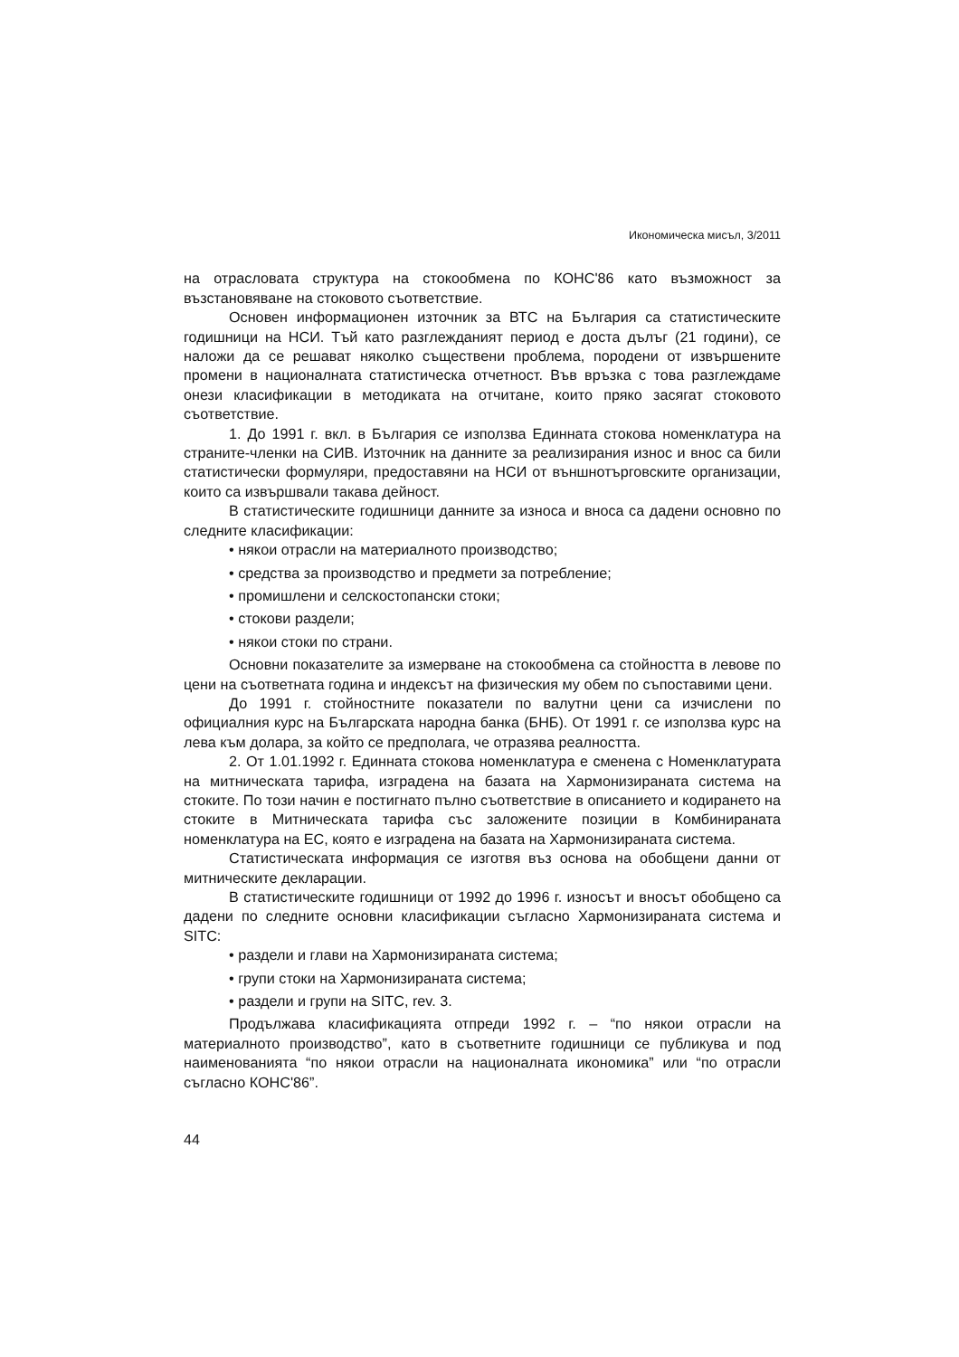Икономическа мисъл, 3/2011
на отрасловата структура на стокообмена по КОНС'86 като възможност за възстановяване на стоковото съответствие.
Основен информационен източник за ВТС на България са статистическите годишници на НСИ. Тъй като разглежданият период е доста дълъг (21 години), се наложи да се решават няколко съществени проблема, породени от извършените промени в националната статистическа отчетност. Във връзка с това разглеждаме онези класификации в методиката на отчитане, които пряко засягат стоковото съответствие.
1. До 1991 г. вкл. в България се използва Единната стокова номенклатура на страните-членки на СИВ. Източник на данните за реализирания износ и внос са били статистически формуляри, предоставяни на НСИ от външнотърговските организации, които са извършвали такава дейност.
В статистическите годишници данните за износа и вноса са дадени основно по следните класификации:
• някои отрасли на материалното производство;
• средства за производство и предмети за потребление;
• промишлени и селскостопански стоки;
• стокови раздели;
• някои стоки по страни.
Основни показателите за измерване на стокообмена са стойността в левове по цени на съответната година и индексът на физическия му обем по съпоставими цени.
До 1991 г. стойностните показатели по валутни цени са изчислени по официалния курс на Българската народна банка (БНБ). От 1991 г. се използва курс на лева към долара, за който се предполага, че отразява реалността.
2. От 1.01.1992 г. Единната стокова номенклатура е сменена с Номенклатурата на митническата тарифа, изградена на базата на Хармонизираната система на стоките. По този начин е постигнато пълно съответствие в описанието и кодирането на стоките в Митническата тарифа със заложените позиции в Комбинираната номенклатура на ЕС, която е изградена на базата на Хармонизираната система.
Статистическата информация се изготвя въз основа на обобщени данни от митническите декларации.
В статистическите годишници от 1992 до 1996 г. износът и вносът обобщено са дадени по следните основни класификации съгласно Хармонизираната система и SITC:
• раздели и глави на Хармонизираната система;
• групи стоки на Хармонизираната система;
• раздели и групи на SITC, rev. 3.
Продължава класификацията отпреди 1992 г. – “по някои отрасли на материалното производство”, като в съответните годишници се публикува и под наименованията “по някои отрасли на националната икономика” или “по отрасли съгласно КОНС'86”.
44